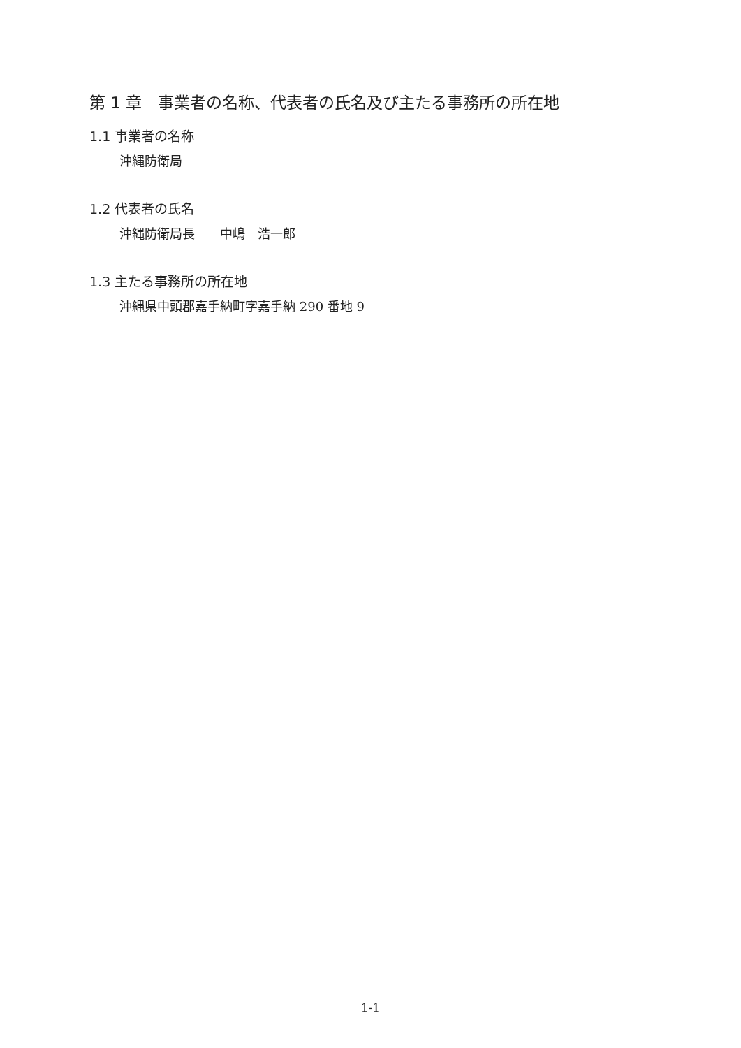第 1 章　事業者の名称、代表者の氏名及び主たる事務所の所在地
1.1 事業者の名称
沖縄防衛局
1.2 代表者の氏名
沖縄防衛局長　　中嶋　浩一郎
1.3 主たる事務所の所在地
沖縄県中頭郡嘉手納町字嘉手納 290 番地 9
1-1